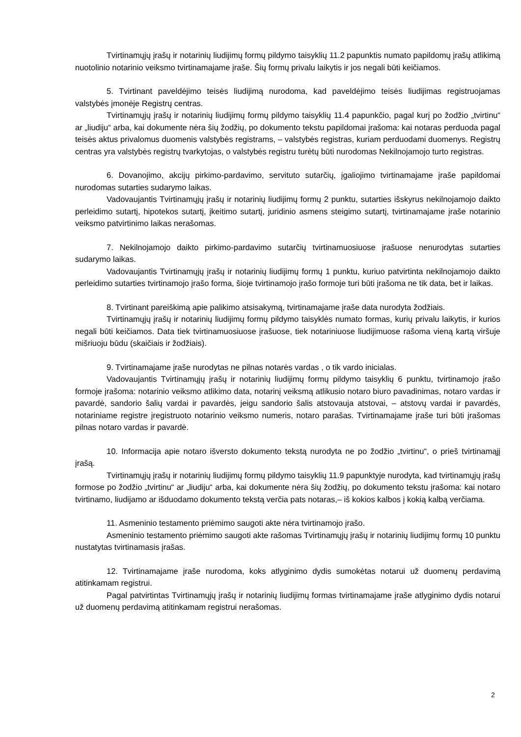Tvirtinamųjų įrašų ir notarinių liudijimų formų pildymo taisyklių 11.2 papunktis numato papildomų įrašų atlikimą nuotolinio notarinio veiksmo tvirtinamajame įraše. Šių formų privalu laikytis ir jos negali būti keičiamos.
5. Tvirtinant paveldėjimo teisės liudijimą nurodoma, kad paveldėjimo teisės liudijimas registruojamas valstybės įmonėje Registrų centras.
Tvirtinamųjų įrašų ir notarinių liudijimų formų pildymo taisyklių 11.4 papunkčio, pagal kurį po žodžio „tvirtinu“ ar „liudiju“ arba, kai dokumente nėra šių žodžių, po dokumento tekstu papildomai įrašoma: kai notaras perduoda pagal teisės aktus privalomus duomenis valstybės registrams, – valstybės registras, kuriam perduodami duomenys. Registrų centras yra valstybės registrų tvarkytojas, o valstybės registru turėtų būti nurodomas Nekilnojamojo turto registras.
6. Dovanojimo, akcijų pirkimo-pardavimo, servituto sutarčių, įgaliojimo tvirtinamajame įraše papildomai nurodomas sutarties sudarymo laikas.
Vadovaujantis Tvirtinamųjų įrašų ir notarinių liudijimų formų 2 punktu, sutarties išskyrus nekilnojamojo daikto perleidimo sutartį, hipotekos sutartį, įkeitimo sutartį, juridinio asmens steigimo sutartį, tvirtinamajame įraše notarinio veiksmo patvirtinimo laikas nerašomas.
7. Nekilnojamojo daikto pirkimo-pardavimo sutarčių tvirtinamuosiuose įrašuose nenurodytas sutarties sudarymo laikas.
Vadovaujantis Tvirtinamųjų įrašų ir notarinių liudijimų formų 1 punktu, kuriuo patvirtinta nekilnojamojo daikto perleidimo sutarties tvirtinamojo įrašo forma, šioje tvirtinamojo įrašo formoje turi būti įrašoma ne tik data, bet ir laikas.
8. Tvirtinant pareiškimą apie palikimo atsisakymą, tvirtinamajame įraše data nurodyta žodžiais.
Tvirtinamųjų įrašų ir notarinių liudijimų formų pildymo taisyklės numato formas, kurių privalu laikytis, ir kurios negali būti keičiamos. Data tiek tvirtinamuosiuose įrašuose, tiek notariniuose liudijimuose rašoma vieną kartą viršuje mišriuoju būdu (skaičiais ir žodžiais).
9. Tvirtinamajame įraše nurodytas ne pilnas notarės vardas , o tik vardo inicialas.
Vadovaujantis Tvirtinamųjų įrašų ir notarinių liudijimų formų pildymo taisyklių 6 punktu, tvirtinamojo įrašo formoje įrašoma: notarinio veiksmo atlikimo data, notarinį veiksmą atlikusio notaro biuro pavadinimas, notaro vardas ir pavardė, sandorio šalių vardai ir pavardės, jeigu sandorio šalis atstovauja atstovai, – atstovų vardai ir pavardės, notariniame registre įregistruoto notarinio veiksmo numeris, notaro parašas. Tvirtinamajame įraše turi būti įrašomas pilnas notaro vardas ir pavardė.
10. Informacija apie notaro išversto dokumento tekstą nurodyta ne po žodžio „tvirtinu“, o prieš tvirtinamąjį įrašą.
Tvirtinamųjų įrašų ir notarinių liudijimų formų pildymo taisyklių 11.9 papunktyje nurodyta, kad tvirtinamųjų įrašų formose po žodžio „tvirtinu“ ar „liudiju“ arba, kai dokumente nėra šių žodžių, po dokumento tekstu įrašoma: kai notaro tvirtinamo, liudijamo ar išduodamo dokumento tekstą verčia pats notaras,– iš kokios kalbos į kokią kalbą verčiama.
11. Asmeninio testamento priėmimo saugoti akte nėra tvirtinamojo įrašo.
Asmeninio testamento priėmimo saugoti akte rašomas Tvirtinamųjų įrašų ir notarinių liudijimų formų 10 punktu nustatytas tvirtinamasis įrašas.
12. Tvirtinamajame įraše nurodoma, koks atlyginimo dydis sumokėtas notarui už duomenų perdavimą atitinkamam registrui.
Pagal patvirtintas Tvirtinamųjų įrašų ir notarinių liudijimų formas tvirtinamajame įraše atlyginimo dydis notarui už duomenų perdavimą atitinkamam registrui nerašomas.
2